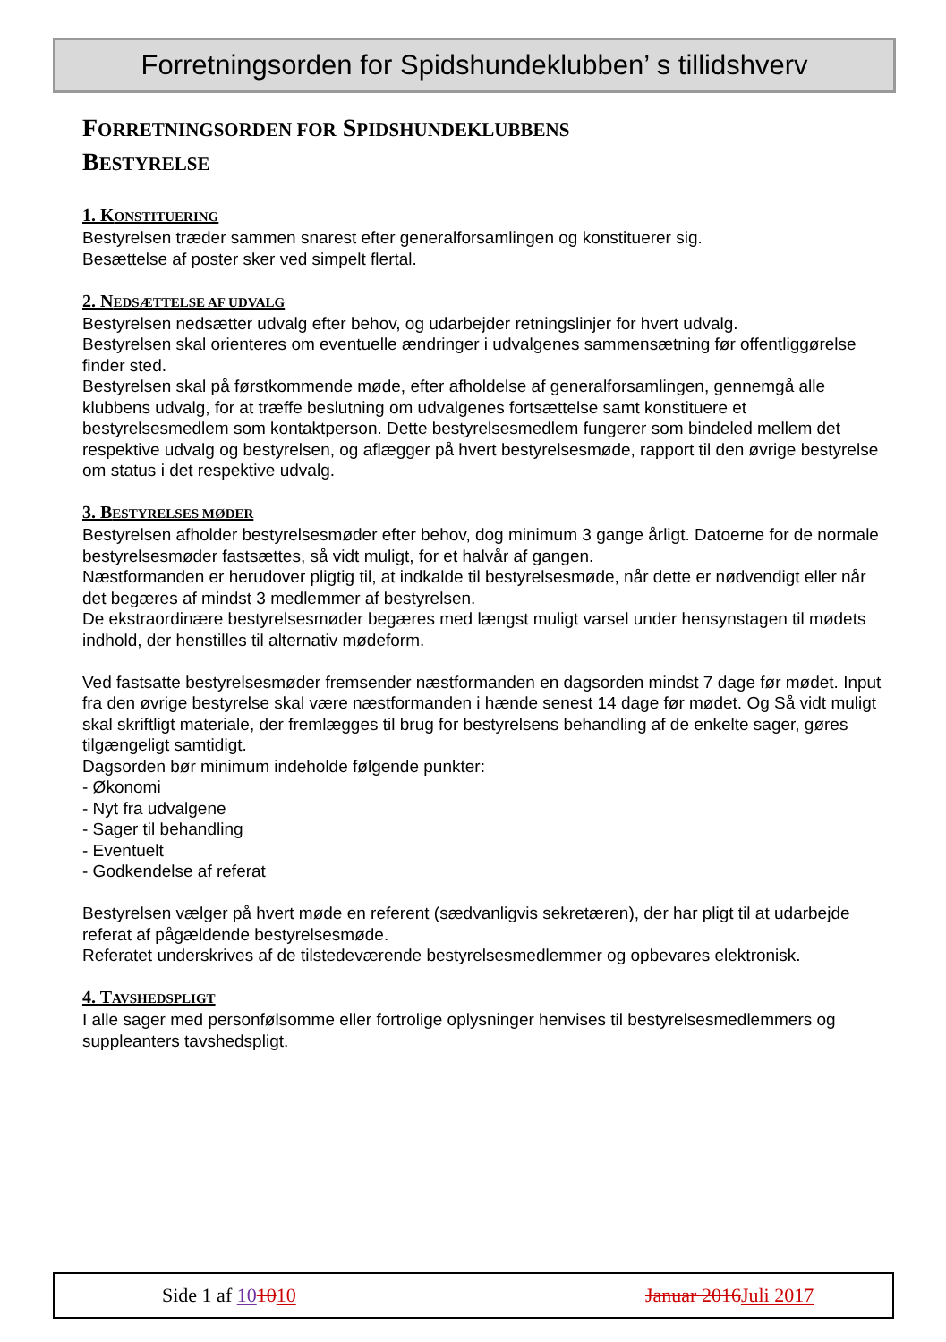Forretningsorden for Spidshundeklubben’ s tillidshverv
FORRETNINGSORDEN FOR SPIDSHUNDEKLUBBENS
BESTYRELSE
1. KONSTITUERING
Bestyrelsen træder sammen snarest efter generalforsamlingen og konstituerer sig.
Besættelse af poster sker ved simpelt flertal.
2. NEDSÆTTELSE AF UDVALG
Bestyrelsen nedsætter udvalg efter behov, og udarbejder retningslinjer for hvert udvalg.
Bestyrelsen skal orienteres om eventuelle ændringer i udvalgenes sammensætning før offentliggørelse finder sted.
Bestyrelsen skal på førstkommende møde, efter afholdelse af generalforsamlingen, gennemgå alle klubbens udvalg, for at træffe beslutning om udvalgenes fortsættelse samt konstituere et bestyrelsesmedlem som kontaktperson. Dette bestyrelsesmedlem fungerer som bindeled mellem det respektive udvalg og bestyrelsen, og aflægger på hvert bestyrelsesmøde, rapport til den øvrige bestyrelse om status i det respektive udvalg.
3. BESTYRELSES MØDER
Bestyrelsen afholder bestyrelsesmøder efter behov, dog minimum 3 gange årligt. Datoerne for de normale bestyrelsesmøder fastsættes, så vidt muligt, for et halvår af gangen.
Næstformanden er herudover pligtig til, at indkalde til bestyrelsesmøde, når dette er nødvendigt eller når det begæres af mindst 3 medlemmer af bestyrelsen.
De ekstraordinære bestyrelsesmøder begæres med længst muligt varsel under hensynstagen til mødets indhold, der henstilles til alternativ mødeform.
Ved fastsatte bestyrelsesmøder fremsender næstformanden en dagsorden mindst 7 dage før mødet. Input fra den øvrige bestyrelse skal være næstformanden i hænde senest 14 dage før mødet. Og Så vidt muligt skal skriftligt materiale, der fremlægges til brug for bestyrelsens behandling af de enkelte sager, gøres tilgængeligt samtidigt.
Dagsorden bør minimum indeholde følgende punkter:
- Økonomi
- Nyt fra udvalgene
- Sager til behandling
- Eventuelt
- Godkendelse af referat
Bestyrelsen vælger på hvert møde en referent (sædvanligvis sekretæren), der har pligt til at udarbejde referat af pågældende bestyrelsesmøde.
Referatet underskrives af de tilstedeværende bestyrelsesmedlemmer og opbevares elektronisk.
4. TAVSHEDSPLIGT
I alle sager med personfølsomme eller fortrolige oplysninger henvises til bestyrelsesmedlemmers og suppleanters tavshedspligt.
Side 1 af 101010 Januar 2016 Juli 2017